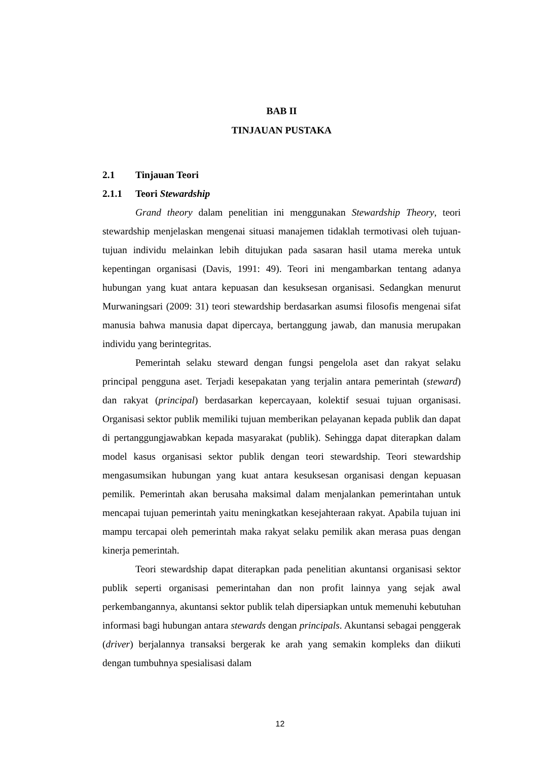BAB II
TINJAUAN PUSTAKA
2.1 Tinjauan Teori
2.1.1 Teori Stewardship
Grand theory dalam penelitian ini menggunakan Stewardship Theory, teori stewardship menjelaskan mengenai situasi manajemen tidaklah termotivasi oleh tujuan-tujuan individu melainkan lebih ditujukan pada sasaran hasil utama mereka untuk kepentingan organisasi (Davis, 1991: 49). Teori ini mengambarkan tentang adanya hubungan yang kuat antara kepuasan dan kesuksesan organisasi. Sedangkan menurut Murwaningsari (2009: 31) teori stewardship berdasarkan asumsi filosofis mengenai sifat manusia bahwa manusia dapat dipercaya, bertanggung jawab, dan manusia merupakan individu yang berintegritas.
Pemerintah selaku steward dengan fungsi pengelola aset dan rakyat selaku principal pengguna aset. Terjadi kesepakatan yang terjalin antara pemerintah (steward) dan rakyat (principal) berdasarkan kepercayaan, kolektif sesuai tujuan organisasi. Organisasi sektor publik memiliki tujuan memberikan pelayanan kepada publik dan dapat di pertanggungjawabkan kepada masyarakat (publik). Sehingga dapat diterapkan dalam model kasus organisasi sektor publik dengan teori stewardship. Teori stewardship mengasumsikan hubungan yang kuat antara kesuksesan organisasi dengan kepuasan pemilik. Pemerintah akan berusaha maksimal dalam menjalankan pemerintahan untuk mencapai tujuan pemerintah yaitu meningkatkan kesejahteraan rakyat. Apabila tujuan ini mampu tercapai oleh pemerintah maka rakyat selaku pemilik akan merasa puas dengan kinerja pemerintah.
Teori stewardship dapat diterapkan pada penelitian akuntansi organisasi sektor publik seperti organisasi pemerintahan dan non profit lainnya yang sejak awal perkembangannya, akuntansi sektor publik telah dipersiapkan untuk memenuhi kebutuhan informasi bagi hubungan antara stewards dengan principals. Akuntansi sebagai penggerak (driver) berjalannya transaksi bergerak ke arah yang semakin kompleks dan diikuti dengan tumbuhnya spesialisasi dalam
12